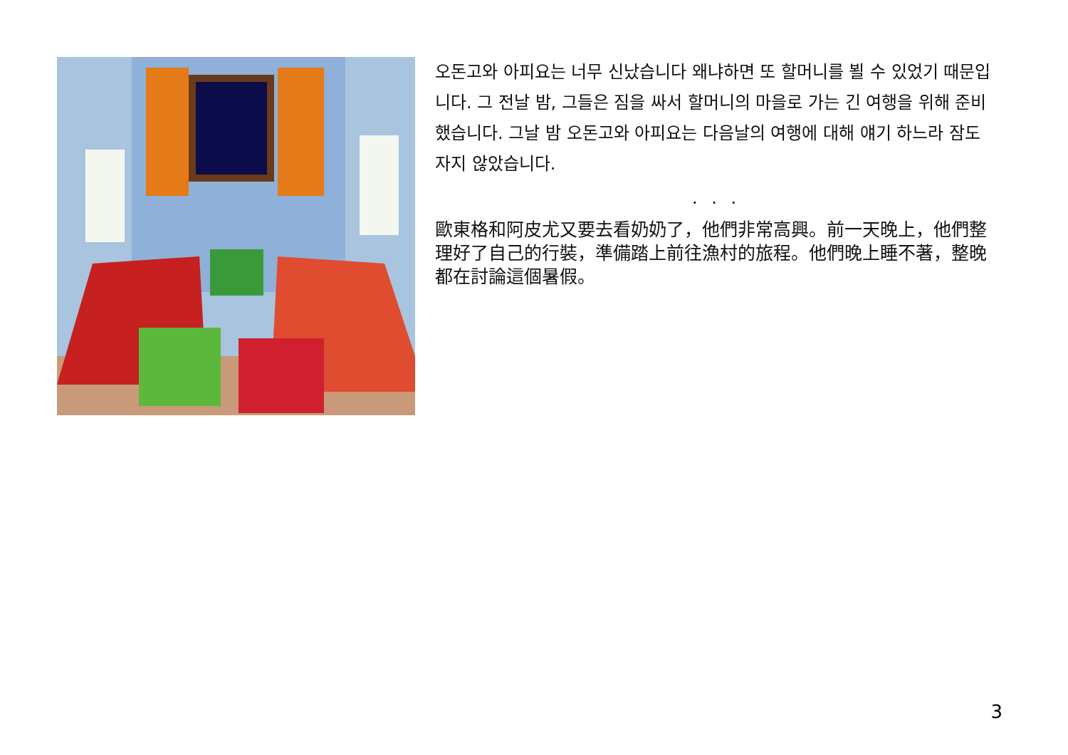오돈고와 아피요는 너무 신났습니다 왜냐하면 또 할머니를 뵐 수 있었기 때문입니다. 그 전날 밤, 그들은 짐을 싸서 할머니의 마을로 가는 긴 여행을 위해 준비했습니다. 그날 밤 오돈고와 아피요는 다음날의 여행에 대해 얘기 하느라 잠도 자지 않았습니다.
. . .
歐東格和阿皮尤又要去看奶奶了，他們非常高興。前一天晚上，他們整理好了自己的行裝，準備踏上前往漁村的旅程。他們晚上睡不著，整晚都在討論這個暑假。
3